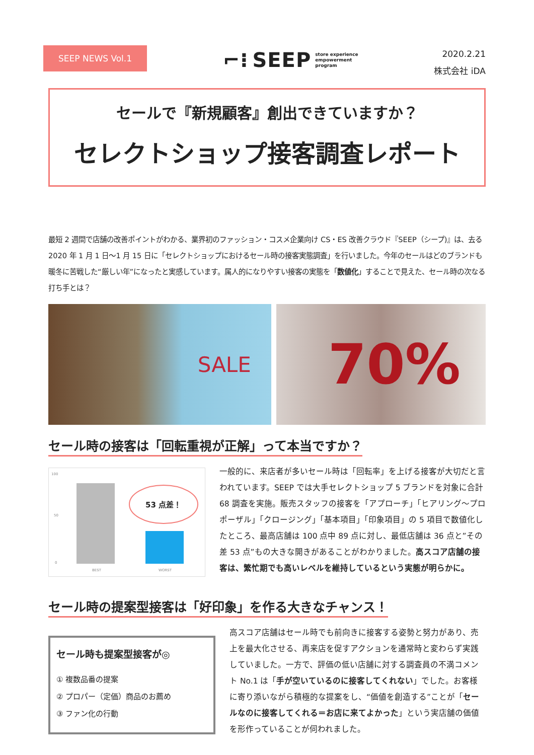SEEP NEWS Vol.1
⌐⁝ SEEP store experience
empowerment
program
2020.2.21
株式会社 iDA
セールで『新規顧客』創出できていますか？
セレクトショップ接客調査レポート
最短 2 週間で店舗の改善ポイントがわかる、業界初のファッション・コスメ企業向け CS・ES 改善クラウド『SEEP（シープ)』は、去る 2020 年 1 月 1 日～1 月 15 日に「セレクトショップにおけるセール時の接客実態調査」を行いました。今年のセールはどのブランドも暖冬に苦戦した“厳しい年”になったと実感しています。属人的になりやすい接客の実態を「数値化」することで見えた、セール時の次なる打ち手とは？
SALE
70%
セール時の接客は「回転重視が正解」って本当ですか？
100
50
0
BEST
WORST
53 点差！
一般的に、来店者が多いセール時は「回転率」を上げる接客が大切だと言われています。SEEP では大手セレクトショップ 5 ブランドを対象に合計 68 調査を実施。販売スタッフの接客を「アプローチ」「ヒアリング～プロポーザル」「クロージング」「基本項目」「印象項目」の 5 項目で数値化したところ、最高店舗は 100 点中 89 点に対し、最低店舗は 36 点と”その差 53 点”もの大きな開きがあることがわかりました。高スコア店舗の接客は、繁忙期でも高いレベルを維持しているという実態が明らかに。
セール時の提案型接客は「好印象」を作る大きなチャンス！
セール時も提案型接客が◎
① 複数品番の提案
② プロパー（定価）商品のお薦め
③ ファン化の行動
高スコア店舗はセール時でも前向きに接客する姿勢と努力があり、売上を最大化させる、再来店を促すアクションを通常時と変わらず実践していました。一方で、評価の低い店舗に対する調査員の不満コメント No.1 は「手が空いているのに接客してくれない」でした。お客様に寄り添いながら積極的な提案をし、“価値を創造する”ことが「セールなのに接客してくれる＝お店に来てよかった」という実店舗の価値を形作っていることが伺われました。